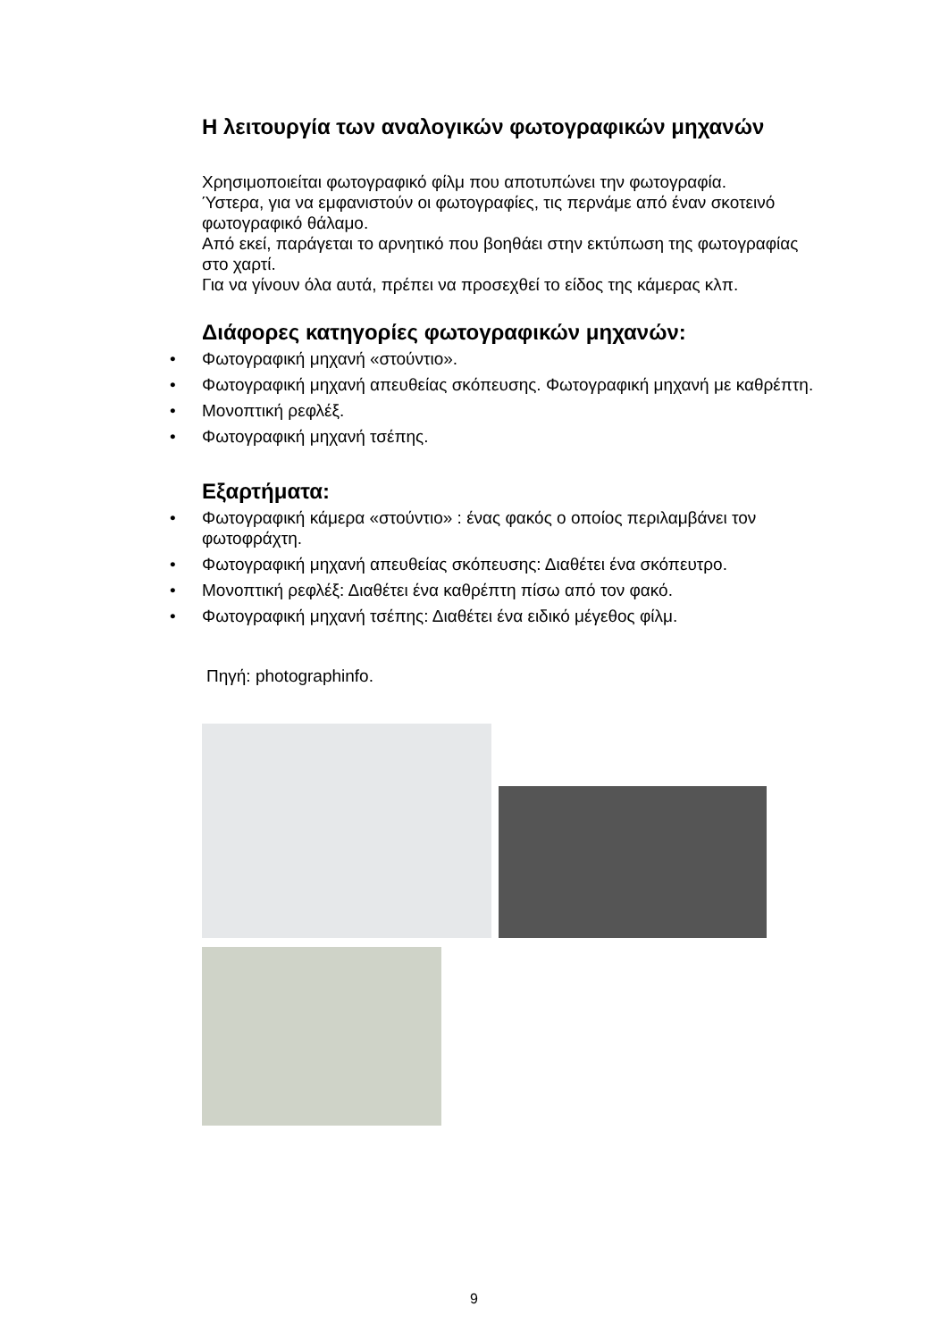Η λειτουργία των αναλογικών φωτογραφικών μηχανών
Χρησιμοποιείται φωτογραφικό φίλμ που αποτυπώνει την φωτογραφία.
Ύστερα, για να εμφανιστούν οι φωτογραφίες, τις περνάμε από έναν σκοτεινό φωτογραφικό θάλαμο.
Από εκεί, παράγεται το αρνητικό που βοηθάει στην εκτύπωση της φωτογραφίας στο χαρτί.
Για να γίνουν όλα αυτά, πρέπει να προσεχθεί το είδος της κάμερας κλπ.
Διάφορες κατηγορίες φωτογραφικών μηχανών:
• Φωτογραφική μηχανή «στούντιο».
• Φωτογραφική μηχανή απευθείας σκόπευσης. Φωτογραφική μηχανή με καθρέπτη.
• Μονοπτική ρεφλέξ.
• Φωτογραφική μηχανή τσέπης.
Εξαρτήματα:
• Φωτογραφική κάμερα «στούντιο» : ένας φακός ο οποίος περιλαμβάνει τον φωτοφράχτη.
• Φωτογραφική μηχανή απευθείας σκόπευσης: Διαθέτει ένα σκόπευτρο.
• Μονοπτική ρεφλέξ: Διαθέτει ένα καθρέπτη πίσω από τον φακό.
• Φωτογραφική μηχανή τσέπης: Διαθέτει ένα ειδικό μέγεθος φίλμ.
Πηγή: photographinfo.
9